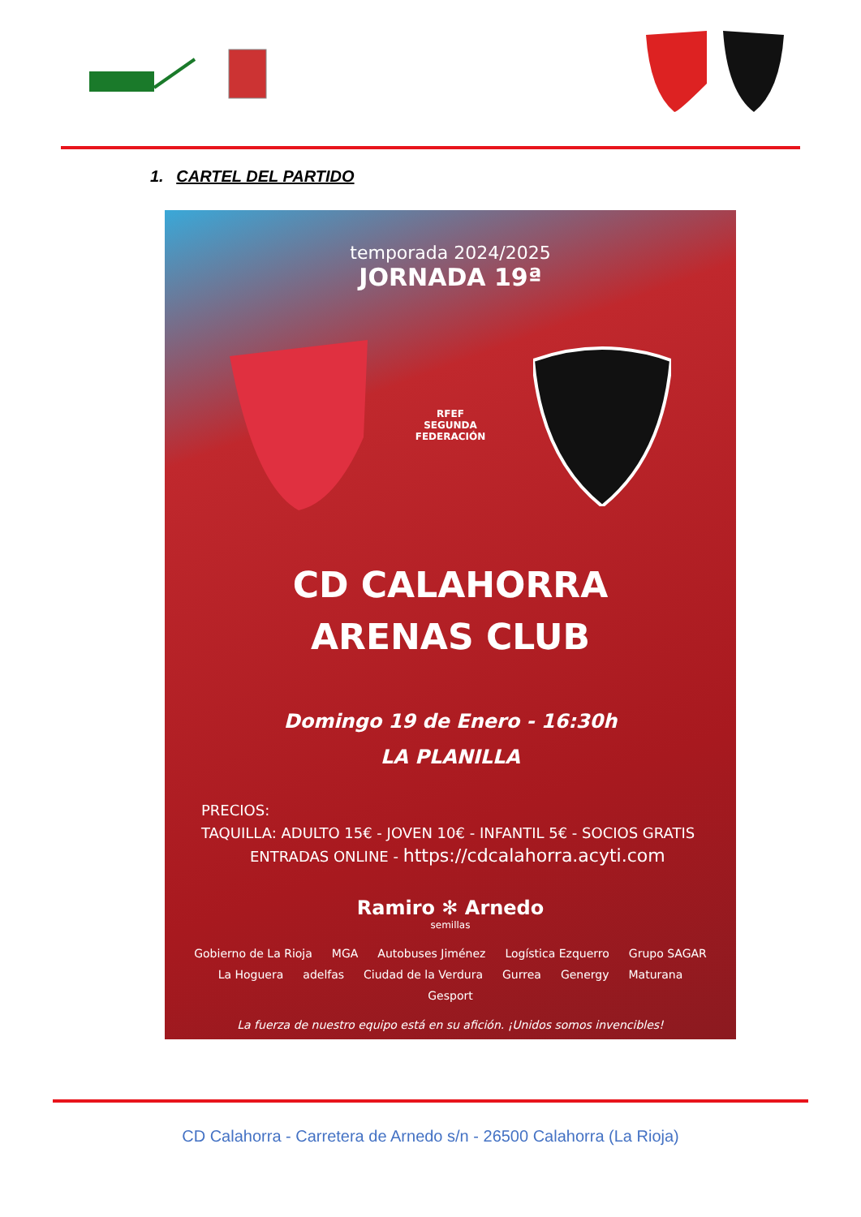1. CARTEL DEL PARTIDO
temporada 2024/2025
JORNADA 19ª
RFEF
SEGUNDA
FEDERACIÓN
CD CALAHORRA
ARENAS CLUB
Domingo 19 de Enero - 16:30h
LA PLANILLA
PRECIOS:
TAQUILLA: ADULTO 15€ - JOVEN 10€ - INFANTIL 5€ - SOCIOS GRATIS
ENTRADAS ONLINE - https://cdcalahorra.acyti.com
Ramiro ✻ Arnedo
semillas
Gobierno de La Rioja MGA Autobuses Jiménez Logística Ezquerro Grupo SAGAR La Hoguera adelfas Ciudad de la Verdura Gurrea Genergy Maturana Gesport
La fuerza de nuestro equipo está en su afición. ¡Unidos somos invencibles!
CD Calahorra - Carretera de Arnedo s/n - 26500 Calahorra (La Rioja)